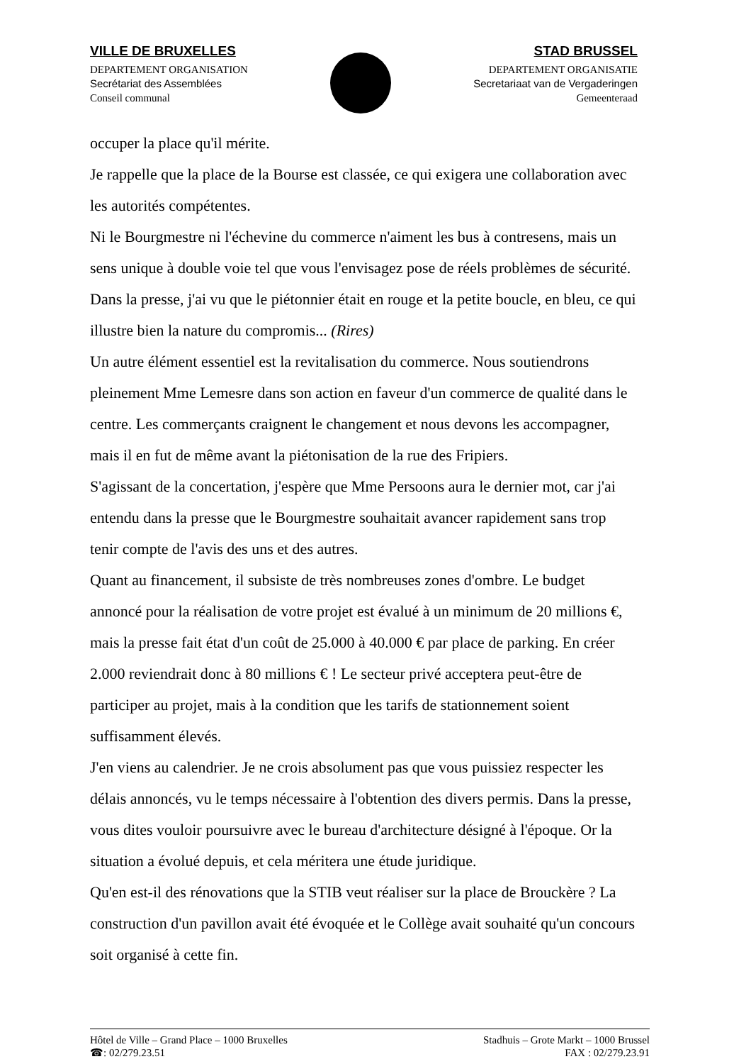VILLE DE BRUXELLES
DEPARTEMENT ORGANISATION
Secrétariat des Assemblées
Conseil communal
STAD BRUSSEL
DEPARTEMENT ORGANISATIE
Secretariaat van de Vergaderingen
Gemeenteraad
occuper la place qu'il mérite.
Je rappelle que la place de la Bourse est classée, ce qui exigera une collaboration avec les autorités compétentes.
Ni le Bourgmestre ni l'échevine du commerce n'aiment les bus à contresens, mais un sens unique à double voie tel que vous l'envisagez pose de réels problèmes de sécurité. Dans la presse, j'ai vu que le piétonnier était en rouge et la petite boucle, en bleu, ce qui illustre bien la nature du compromis... (Rires)
Un autre élément essentiel est la revitalisation du commerce. Nous soutiendrons pleinement Mme Lemesre dans son action en faveur d'un commerce de qualité dans le centre. Les commerçants craignent le changement et nous devons les accompagner, mais il en fut de même avant la piétonisation de la rue des Fripiers.
S'agissant de la concertation, j'espère que Mme Persoons aura le dernier mot, car j'ai entendu dans la presse que le Bourgmestre souhaitait avancer rapidement sans trop tenir compte de l'avis des uns et des autres.
Quant au financement, il subsiste de très nombreuses zones d'ombre. Le budget annoncé pour la réalisation de votre projet est évalué à un minimum de 20 millions €, mais la presse fait état d'un coût de 25.000 à 40.000 € par place de parking. En créer 2.000 reviendrait donc à 80 millions € ! Le secteur privé acceptera peut-être de participer au projet, mais à la condition que les tarifs de stationnement soient suffisamment élevés.
J'en viens au calendrier. Je ne crois absolument pas que vous puissiez respecter les délais annoncés, vu le temps nécessaire à l'obtention des divers permis. Dans la presse, vous dites vouloir poursuivre avec le bureau d'architecture désigné à l'époque. Or la situation a évolué depuis, et cela méritera une étude juridique.
Qu'en est-il des rénovations que la STIB veut réaliser sur la place de Brouckère ? La construction d'un pavillon avait été évoquée et le Collège avait souhaité qu'un concours soit organisé à cette fin.
Hôtel de Ville – Grand Place – 1000 Bruxelles
☎: 02/279.23.51
Stadhuis – Grote Markt – 1000 Brussel
FAX : 02/279.23.91